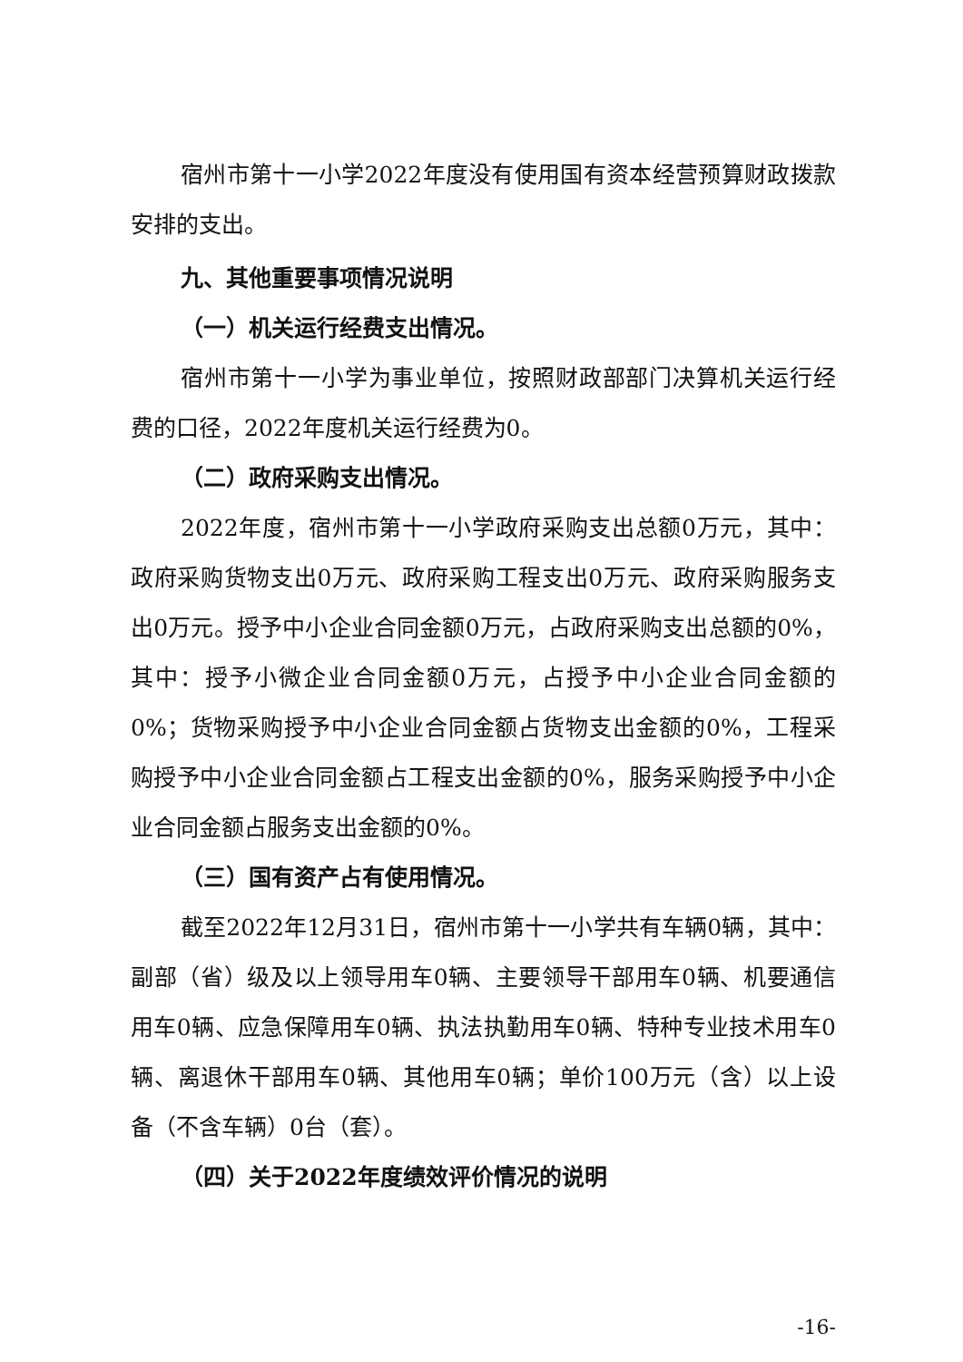宿州市第十一小学2022年度没有使用国有资本经营预算财政拨款安排的支出。
九、其他重要事项情况说明
（一）机关运行经费支出情况。
宿州市第十一小学为事业单位，按照财政部部门决算机关运行经费的口径，2022年度机关运行经费为0。
（二）政府采购支出情况。
2022年度，宿州市第十一小学政府采购支出总额0万元，其中：政府采购货物支出0万元、政府采购工程支出0万元、政府采购服务支出0万元。授予中小企业合同金额0万元，占政府采购支出总额的0%，其中：授予小微企业合同金额0万元，占授予中小企业合同金额的0%；货物采购授予中小企业合同金额占货物支出金额的0%，工程采购授予中小企业合同金额占工程支出金额的0%，服务采购授予中小企业合同金额占服务支出金额的0%。
（三）国有资产占有使用情况。
截至2022年12月31日，宿州市第十一小学共有车辆0辆，其中：副部（省）级及以上领导用车0辆、主要领导干部用车0辆、机要通信用车0辆、应急保障用车0辆、执法执勤用车0辆、特种专业技术用车0辆、离退休干部用车0辆、其他用车0辆；单价100万元（含）以上设备（不含车辆）0台（套）。
（四）关于2022年度绩效评价情况的说明
-16-